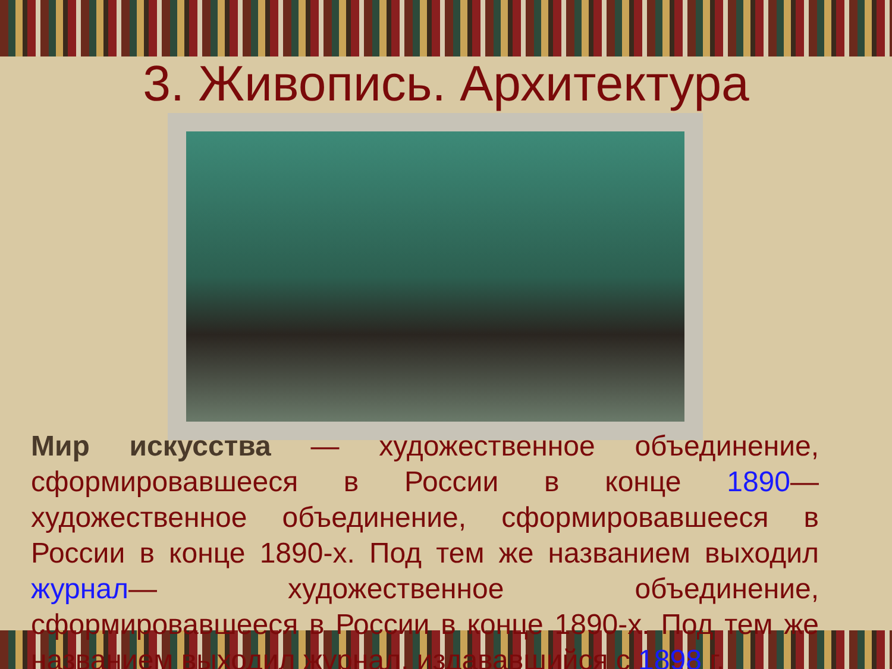3. Живопись. Архитектура
Мир искусства — художественное объединение, сформировавшееся в России в конце 1890— художественное объединение, сформировавшееся в России в конце 1890-х. Под тем же названием выходил журнал— художественное объединение, сформировавшееся в России в конце 1890-х. Под тем же названием выходил журнал, издававшийся с 1898 г.